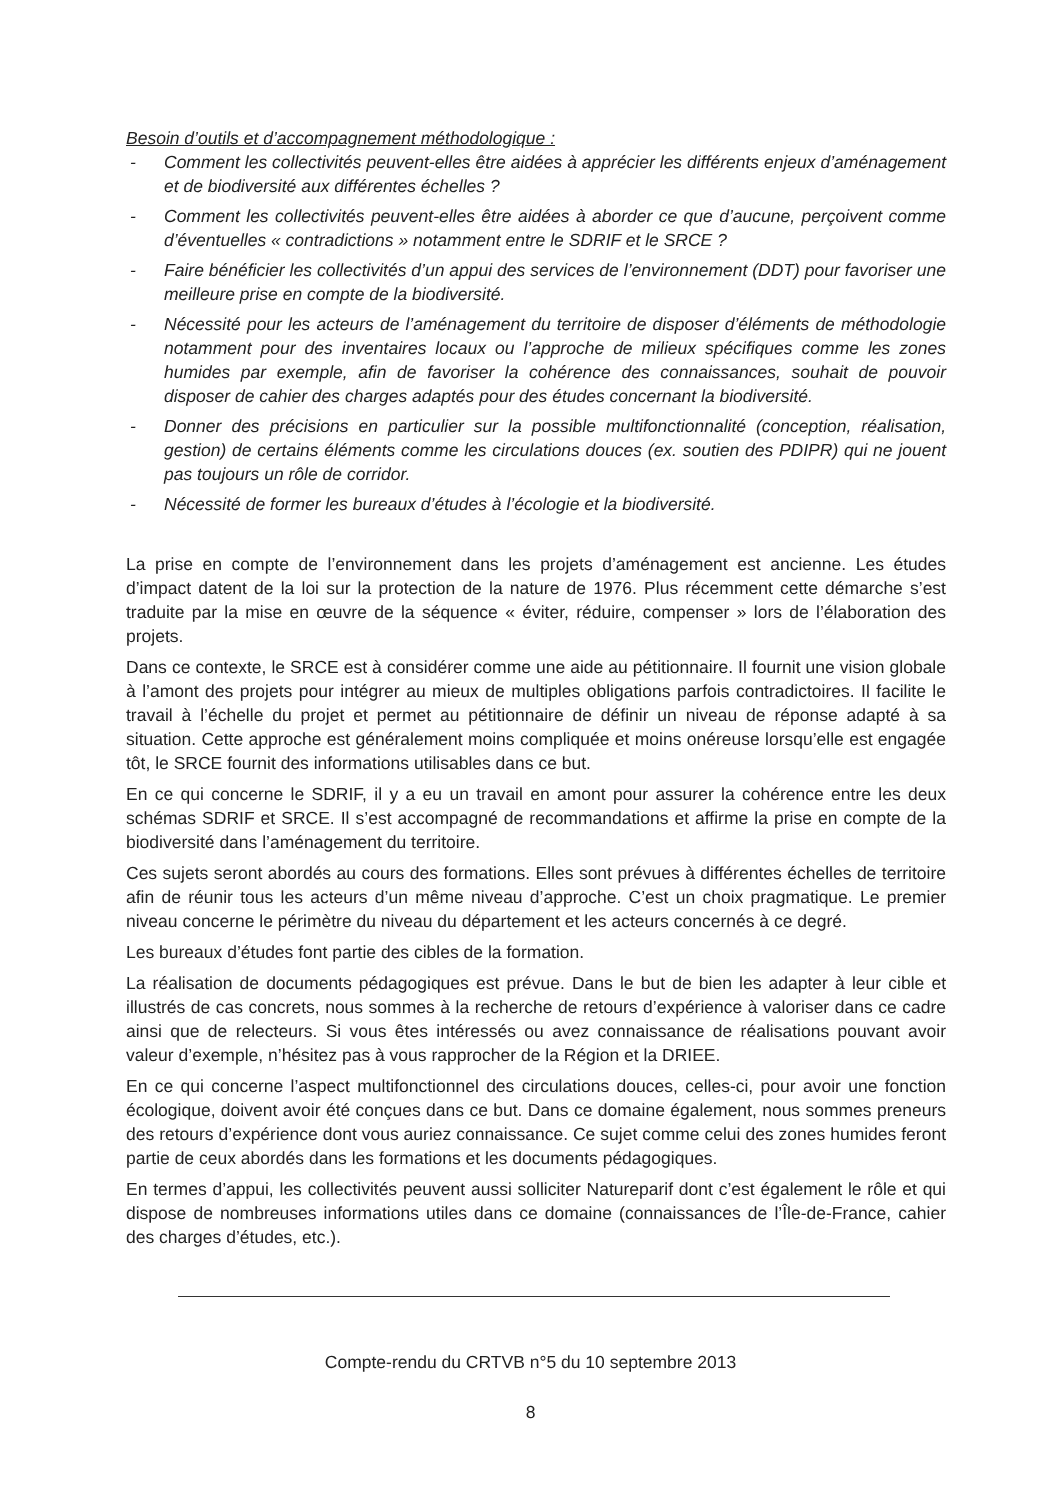Besoin d’outils et d’accompagnement méthodologique :
- Comment les collectivités peuvent-elles être aidées à apprécier les différents enjeux d’aménagement et de biodiversité aux différentes échelles ?
- Comment les collectivités peuvent-elles être aidées à aborder ce que d’aucune, perçoivent comme d’éventuelles « contradictions » notamment entre le SDRIF et le SRCE ?
- Faire bénéficier les collectivités d’un appui des services de l’environnement (DDT) pour favoriser une meilleure prise en compte de la biodiversité.
- Nécessité pour les acteurs de l’aménagement du territoire de disposer d’éléments de méthodologie notamment pour des inventaires locaux ou l’approche de milieux spécifiques comme les zones humides par exemple, afin de favoriser la cohérence des connaissances, souhait de pouvoir disposer de cahier des charges adaptés pour des études concernant la biodiversité.
- Donner des précisions en particulier sur la possible multifonctionnalité (conception, réalisation, gestion) de certains éléments comme les circulations douces (ex. soutien des PDIPR) qui ne jouent pas toujours un rôle de corridor.
- Nécessité de former les bureaux d’études à l’écologie et la biodiversité.
La prise en compte de l’environnement dans les projets d’aménagement est ancienne. Les études d’impact datent de la loi sur la protection de la nature de 1976. Plus récemment cette démarche s’est traduite par la mise en œuvre de la séquence « éviter, réduire, compenser » lors de l’élaboration des projets.
Dans ce contexte, le SRCE est à considérer comme une aide au pétitionnaire. Il fournit une vision globale à l’amont des projets pour intégrer au mieux de multiples obligations parfois contradictoires. Il facilite le travail à l’échelle du projet et permet au pétitionnaire de définir un niveau de réponse adapté à sa situation. Cette approche est généralement moins compliquée et moins onéreuse lorsqu’elle est engagée tôt, le SRCE fournit des informations utilisables dans ce but.
En ce qui concerne le SDRIF, il y a eu un travail en amont pour assurer la cohérence entre les deux schémas SDRIF et SRCE. Il s’est accompagné de recommandations et affirme la prise en compte de la biodiversité dans l’aménagement du territoire.
Ces sujets seront abordés au cours des formations. Elles sont prévues à différentes échelles de territoire afin de réunir tous les acteurs d’un même niveau d’approche. C’est un choix pragmatique. Le premier niveau concerne le périmètre du niveau du département et les acteurs concernés à ce degré.
Les bureaux d’études font partie des cibles de la formation.
La réalisation de documents pédagogiques est prévue. Dans le but de bien les adapter à leur cible et illustrés de cas concrets, nous sommes à la recherche de retours d’expérience à valoriser dans ce cadre ainsi que de relecteurs. Si vous êtes intéressés ou avez connaissance de réalisations pouvant avoir valeur d’exemple, n’hésitez pas à vous rapprocher de la Région et la DRIEE.
En ce qui concerne l’aspect multifonctionnel des circulations douces, celles-ci, pour avoir une fonction écologique, doivent avoir été conçues dans ce but. Dans ce domaine également, nous sommes preneurs des retours d’expérience dont vous auriez connaissance. Ce sujet comme celui des zones humides feront partie de ceux abordés dans les formations et les documents pédagogiques.
En termes d’appui, les collectivités peuvent aussi solliciter Natureparif dont c’est également le rôle et qui dispose de nombreuses informations utiles dans ce domaine (connaissances de l’Île-de-France, cahier des charges d’études, etc.).
Compte-rendu du CRTVB n°5 du 10 septembre 2013
8